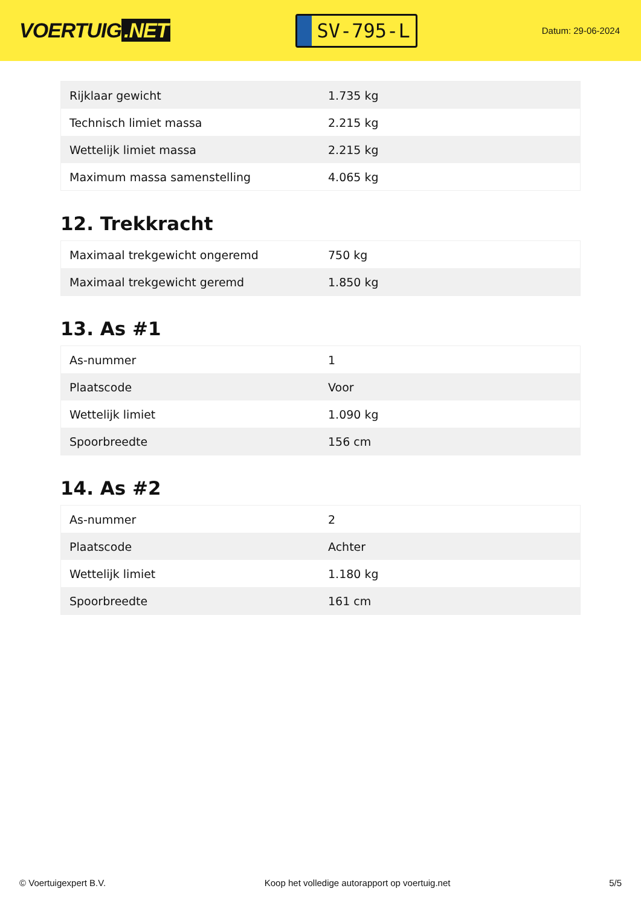VOERTUIG.NET
SV-795-L
Datum: 29-06-2024
| Rijklaar gewicht | 1.735 kg |
| Technisch limiet massa | 2.215 kg |
| Wettelijk limiet massa | 2.215 kg |
| Maximum massa samenstelling | 4.065 kg |
12. Trekkracht
| Maximaal trekgewicht ongeremd | 750 kg |
| Maximaal trekgewicht geremd | 1.850 kg |
13. As #1
| As-nummer | 1 |
| Plaatscode | Voor |
| Wettelijk limiet | 1.090 kg |
| Spoorbreedte | 156 cm |
14. As #2
| As-nummer | 2 |
| Plaatscode | Achter |
| Wettelijk limiet | 1.180 kg |
| Spoorbreedte | 161 cm |
© Voertuigexpert B.V. Koop het volledige autorapport op voertuig.net 5/5